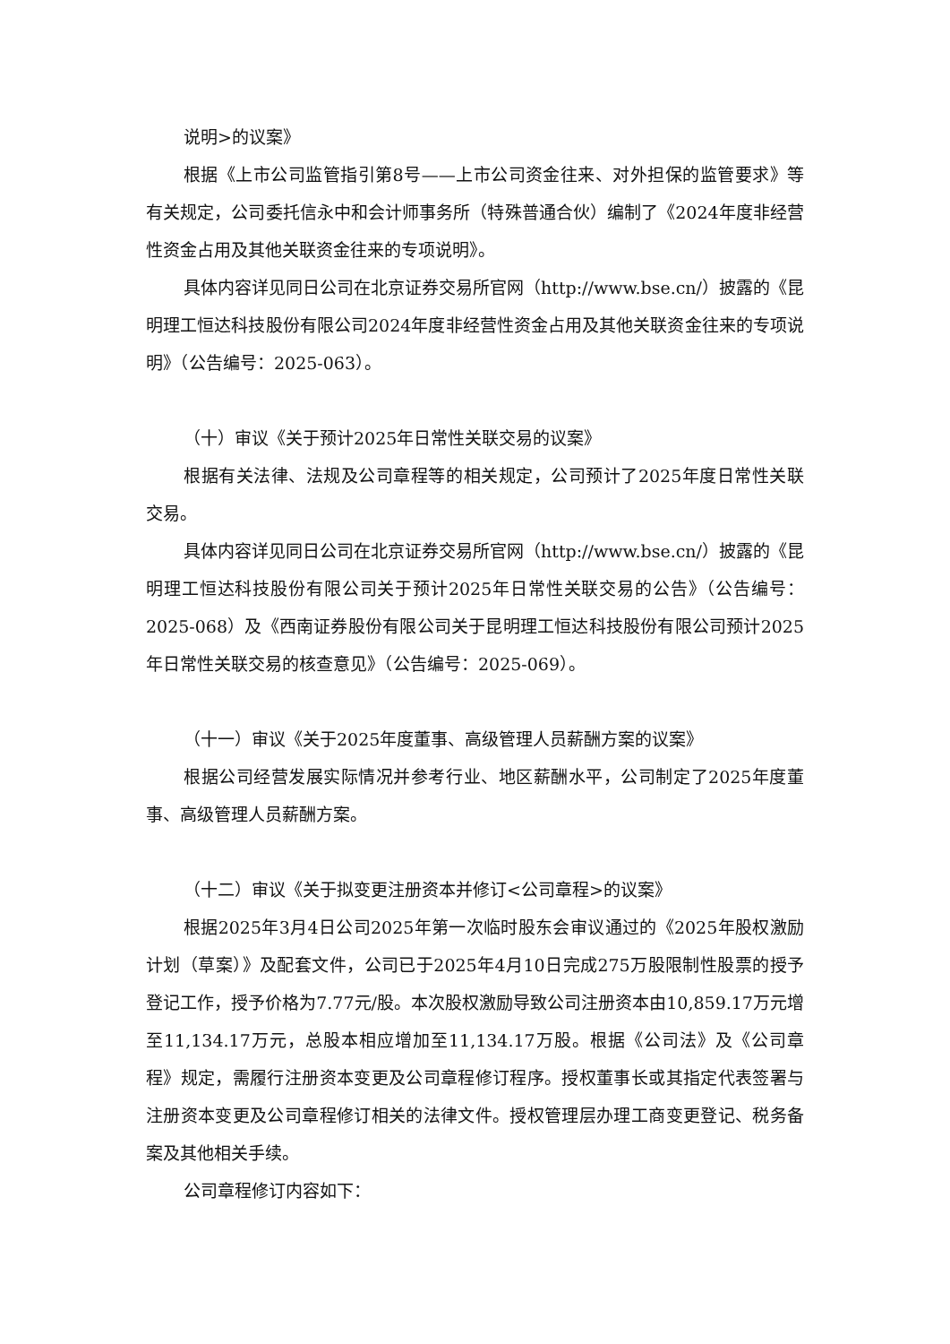说明>的议案》
根据《上市公司监管指引第8号——上市公司资金往来、对外担保的监管要求》等有关规定，公司委托信永中和会计师事务所（特殊普通合伙）编制了《2024年度非经营性资金占用及其他关联资金往来的专项说明》。
具体内容详见同日公司在北京证券交易所官网（http://www.bse.cn/）披露的《昆明理工恒达科技股份有限公司2024年度非经营性资金占用及其他关联资金往来的专项说明》（公告编号：2025-063）。
（十）审议《关于预计2025年日常性关联交易的议案》
根据有关法律、法规及公司章程等的相关规定，公司预计了2025年度日常性关联交易。
具体内容详见同日公司在北京证券交易所官网（http://www.bse.cn/）披露的《昆明理工恒达科技股份有限公司关于预计2025年日常性关联交易的公告》（公告编号：2025-068）及《西南证券股份有限公司关于昆明理工恒达科技股份有限公司预计2025年日常性关联交易的核查意见》（公告编号：2025-069）。
（十一）审议《关于2025年度董事、高级管理人员薪酬方案的议案》
根据公司经营发展实际情况并参考行业、地区薪酬水平，公司制定了2025年度董事、高级管理人员薪酬方案。
（十二）审议《关于拟变更注册资本并修订<公司章程>的议案》
根据2025年3月4日公司2025年第一次临时股东会审议通过的《2025年股权激励计划（草案）》及配套文件，公司已于2025年4月10日完成275万股限制性股票的授予登记工作，授予价格为7.77元/股。本次股权激励导致公司注册资本由10,859.17万元增至11,134.17万元，总股本相应增加至11,134.17万股。根据《公司法》及《公司章程》规定，需履行注册资本变更及公司章程修订程序。授权董事长或其指定代表签署与注册资本变更及公司章程修订相关的法律文件。授权管理层办理工商变更登记、税务备案及其他相关手续。
公司章程修订内容如下：